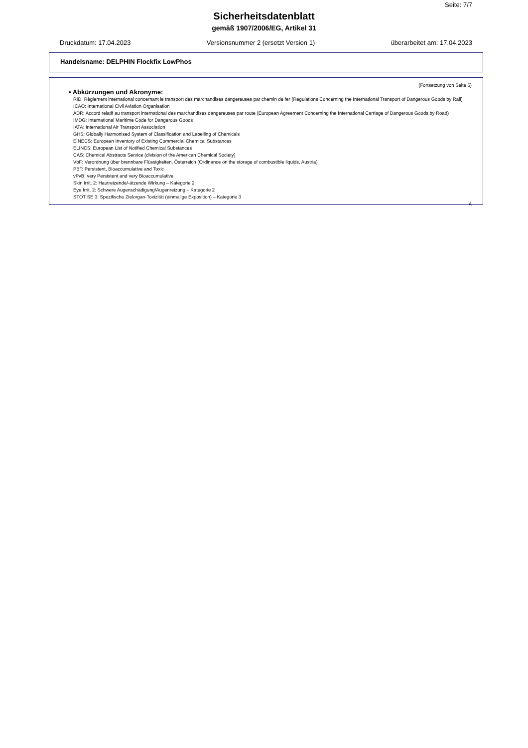Seite: 7/7
Sicherheitsdatenblatt
gemäß 1907/2006/EG, Artikel 31
Druckdatum: 17.04.2023 Versionsnummer 2 (ersetzt Version 1) überarbeitet am: 17.04.2023
Handelsname: DELPHIN Flockfix LowPhos
(Fortsetzung von Seite 6)
• Abkürzungen und Akronyme:
RID: Règlement international concernant le transport des marchandises dangereuses par chemin de fer (Regulations Concerning the International Transport of Dangerous Goods by Rail)
ICAO: International Civil Aviation Organisation
ADR: Accord relatif au transport international des marchandises dangereuses par route (European Agreement Concerning the International Carriage of Dangerous Goods by Road)
IMDG: International Maritime Code for Dangerous Goods
IATA: International Air Transport Association
GHS: Globally Harmonised System of Classification and Labelling of Chemicals
EINECS: European Inventory of Existing Commercial Chemical Substances
ELINCS: European List of Notified Chemical Substances
CAS: Chemical Abstracts Service (division of the American Chemical Society)
VbF: Verordnung über brennbare Flüssigkeiten, Österreich (Ordinance on the storage of combustible liquids, Austria)
PBT: Persistent, Bioaccumulative and Toxic
vPvB: very Persistent and very Bioaccumulative
Skin Irrit. 2: Hautreizende/-ätzende Wirkung – Kategorie 2
Eye Irrit. 2: Schwere Augenschädigung/Augenreizung – Kategorie 2
STOT SE 3: Spezifische Zielorgan-Toxizität (einmalige Exposition) – Kategorie 3
A